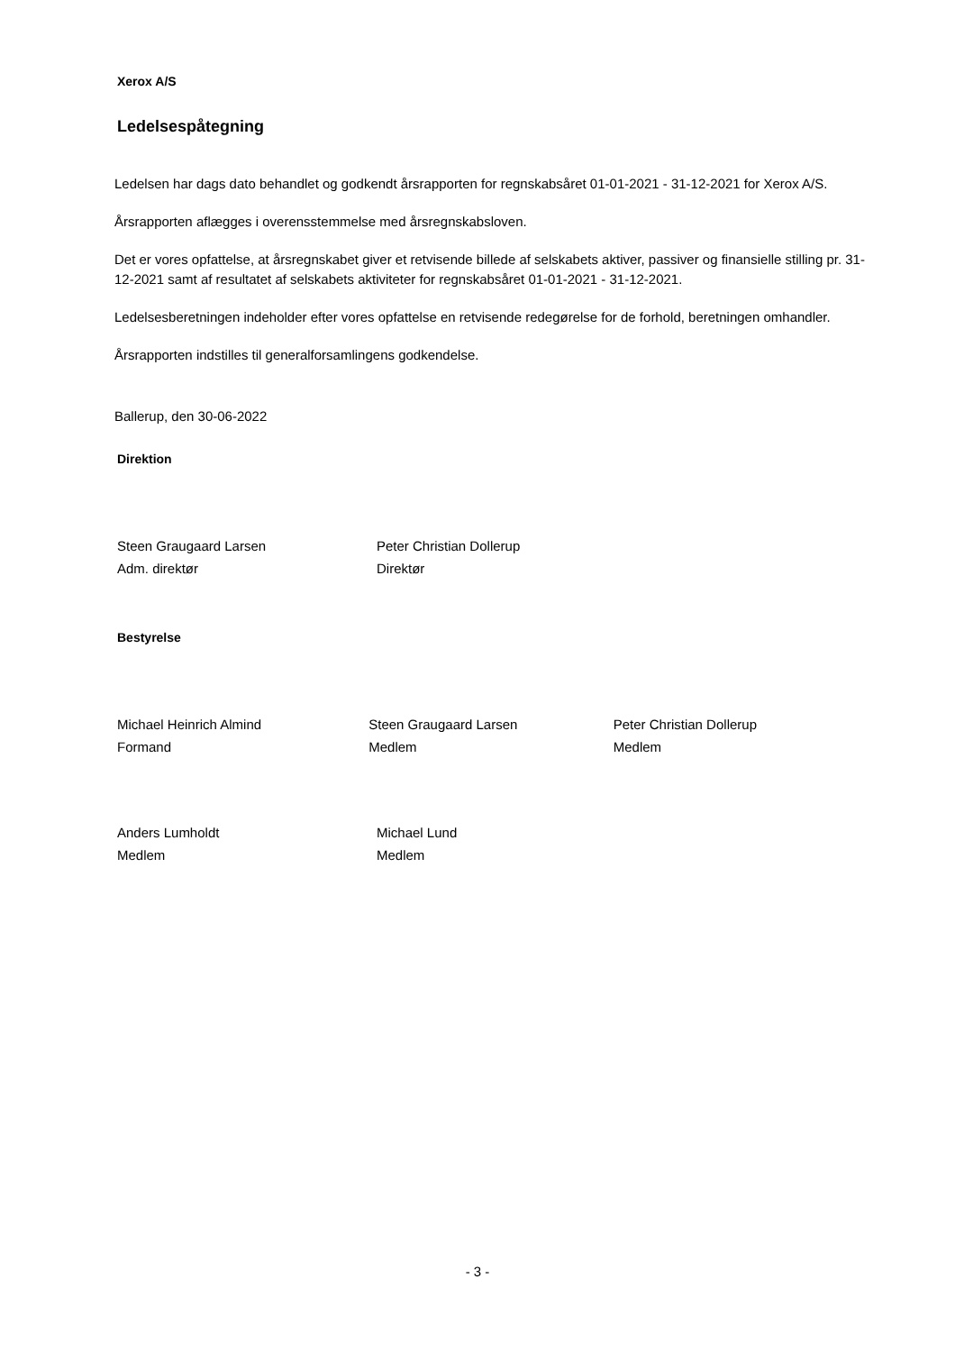Xerox A/S
Ledelsespåtegning
Ledelsen har dags dato behandlet og godkendt årsrapporten for regnskabsåret 01-01-2021 - 31-12-2021 for Xerox A/S.
Årsrapporten aflægges i overensstemmelse med årsregnskabsloven.
Det er vores opfattelse, at årsregnskabet giver et retvisende billede af selskabets aktiver, passiver og finansielle stilling pr. 31-12-2021 samt af resultatet af selskabets aktiviteter for regnskabsåret 01-01-2021 - 31-12-2021.
Ledelsesberetningen indeholder efter vores opfattelse en retvisende redegørelse for de forhold, beretningen omhandler.
Årsrapporten indstilles til generalforsamlingens godkendelse.
Ballerup, den 30-06-2022
Direktion
Steen Graugaard Larsen
Adm. direktør
Peter Christian Dollerup
Direktør
Bestyrelse
Michael Heinrich Almind
Formand
Steen Graugaard Larsen
Medlem
Peter Christian Dollerup
Medlem
Anders Lumholdt
Medlem
Michael Lund
Medlem
- 3 -